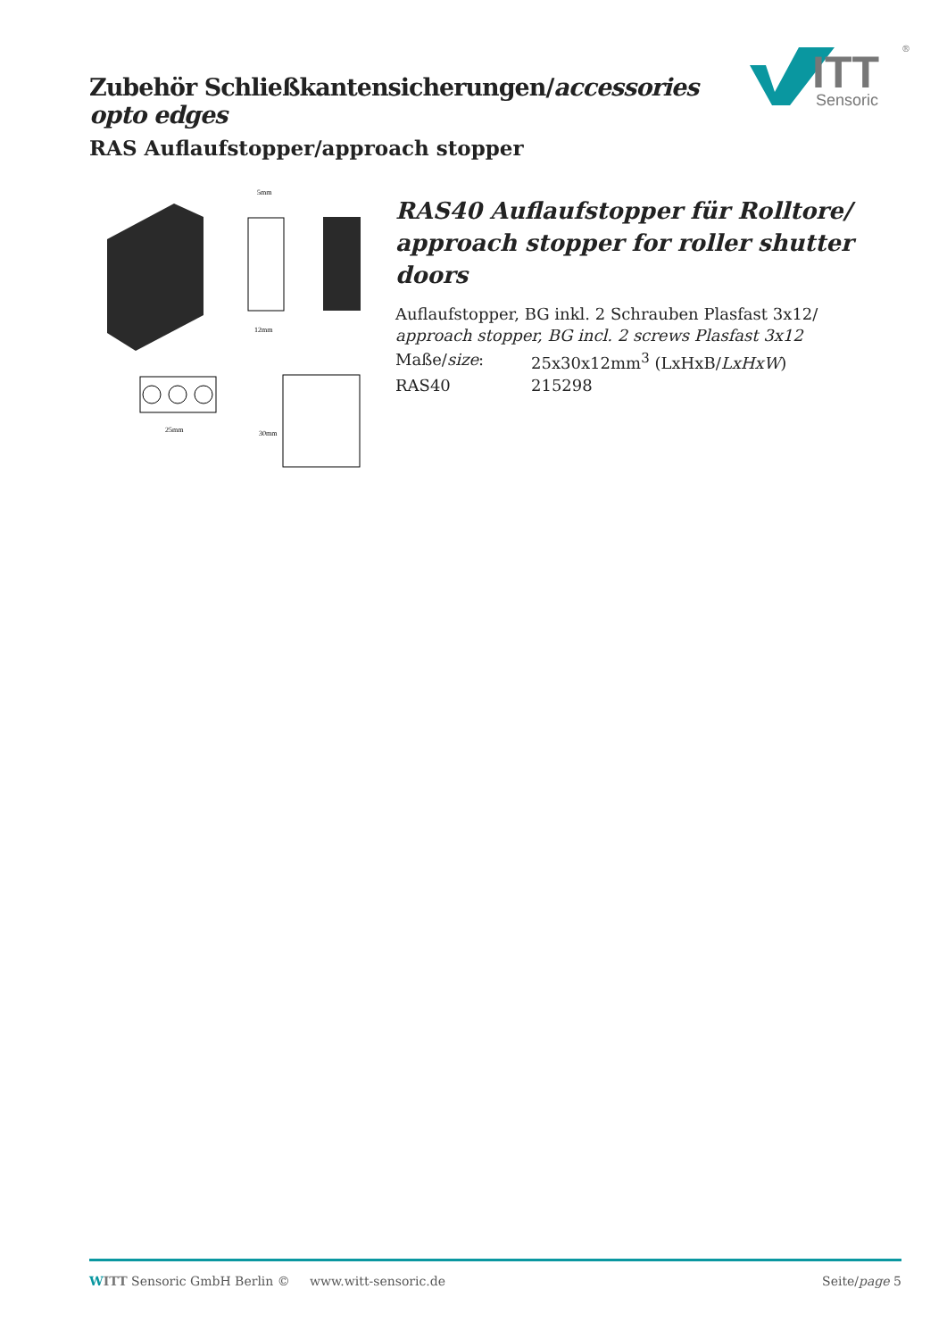Zubehör Schließkantensicherungen/accessories opto edges
RAS Auflaufstopper/approach stopper
ITT
Sensoric
®
5mm
12mm
25mm
30mm
RAS40 Auflaufstopper für Rolltore/
approach stopper for roller shutter doors
Auflaufstopper, BG inkl. 2 Schrauben Plasfast 3x12/
approach stopper, BG incl. 2 screws Plasfast 3x12
Maße/size: 25x30x12mm<sup>3</sup> (LxHxB/LxHxW)
RAS40 215298
WITT Sensoric GmbH Berlin © www.witt-sensoric.de Seite/page 5